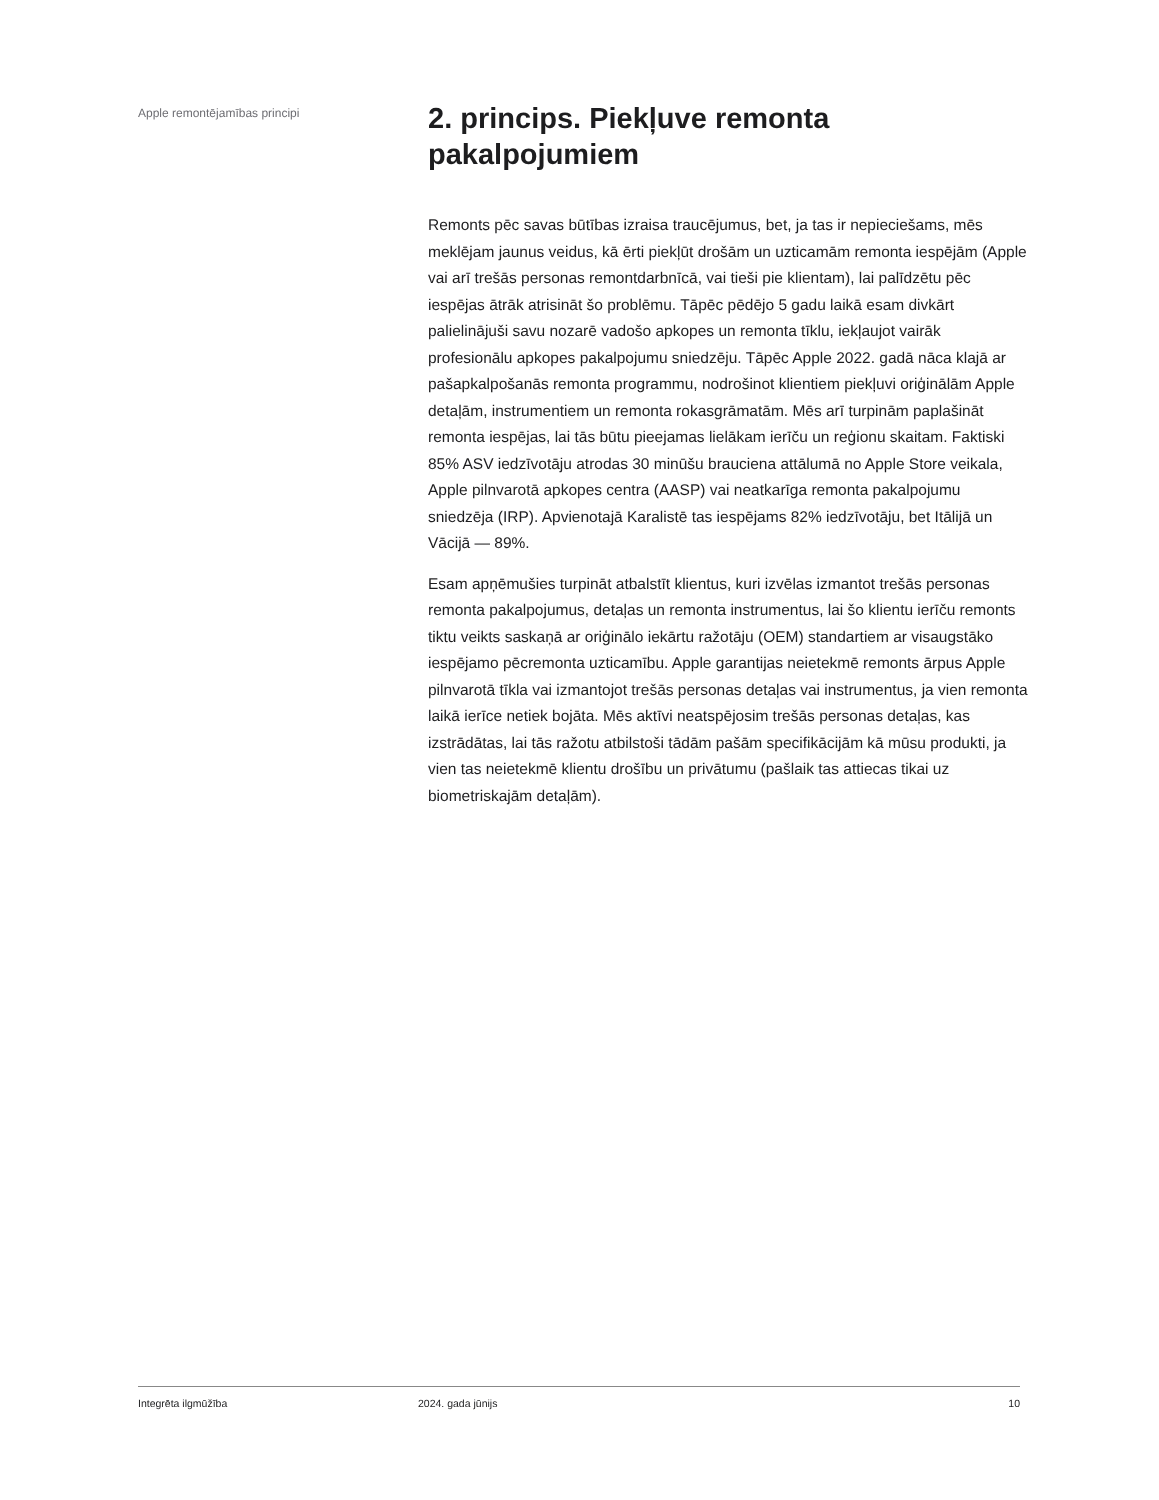Apple remontējamības principi
2. princips. Piekļuve remonta pakalpojumiem
Remonts pēc savas būtības izraisa traucējumus, bet, ja tas ir nepieciešams, mēs meklējam jaunus veidus, kā ērti piekļūt drošām un uzticamām remonta iespējām (Apple vai arī trešās personas remontdarbnīcā, vai tieši pie klientam), lai palīdzētu pēc iespējas ātrāk atrisināt šo problēmu. Tāpēc pēdējo 5 gadu laikā esam divkārt palielinājuši savu nozarē vadošo apkopes un remonta tīklu, iekļaujot vairāk profesionālu apkopes pakalpojumu sniedzēju. Tāpēc Apple 2022. gadā nāca klajā ar pašapkalpošanās remonta programmu, nodrošinot klientiem piekļuvi oriģinālām Apple detaļām, instrumentiem un remonta rokasgrāmatām. Mēs arī turpinām paplašināt remonta iespējas, lai tās būtu pieejamas lielākam ierīču un reģionu skaitam. Faktiski 85% ASV iedzīvotāju atrodas 30 minūšu brauciena attālumā no Apple Store veikala, Apple pilnvarotā apkopes centra (AASP) vai neatkarīga remonta pakalpojumu sniedzēja (IRP). Apvienotajā Karalistē tas iespējams 82% iedzīvotāju, bet Itālijā un Vācijā — 89%.
Esam apņēmušies turpināt atbalstīt klientus, kuri izvēlas izmantot trešās personas remonta pakalpojumus, detaļas un remonta instrumentus, lai šo klientu ierīču remonts tiktu veikts saskaņā ar oriģinālo iekārtu ražotāju (OEM) standartiem ar visaugstāko iespējamo pēcremonta uzticamību. Apple garantijas neietekmē remonts ārpus Apple pilnvarotā tīkla vai izmantojot trešās personas detaļas vai instrumentus, ja vien remonta laikā ierīce netiek bojāta. Mēs aktīvi neatspējosim trešās personas detaļas, kas izstrādātas, lai tās ražotu atbilstoši tādām pašām specifikācijām kā mūsu produkti, ja vien tas neietekmē klientu drošību un privātumu (pašlaik tas attiecas tikai uz biometriskajām detaļām).
Integrēta ilgmūžība 2024. gada jūnijs 10